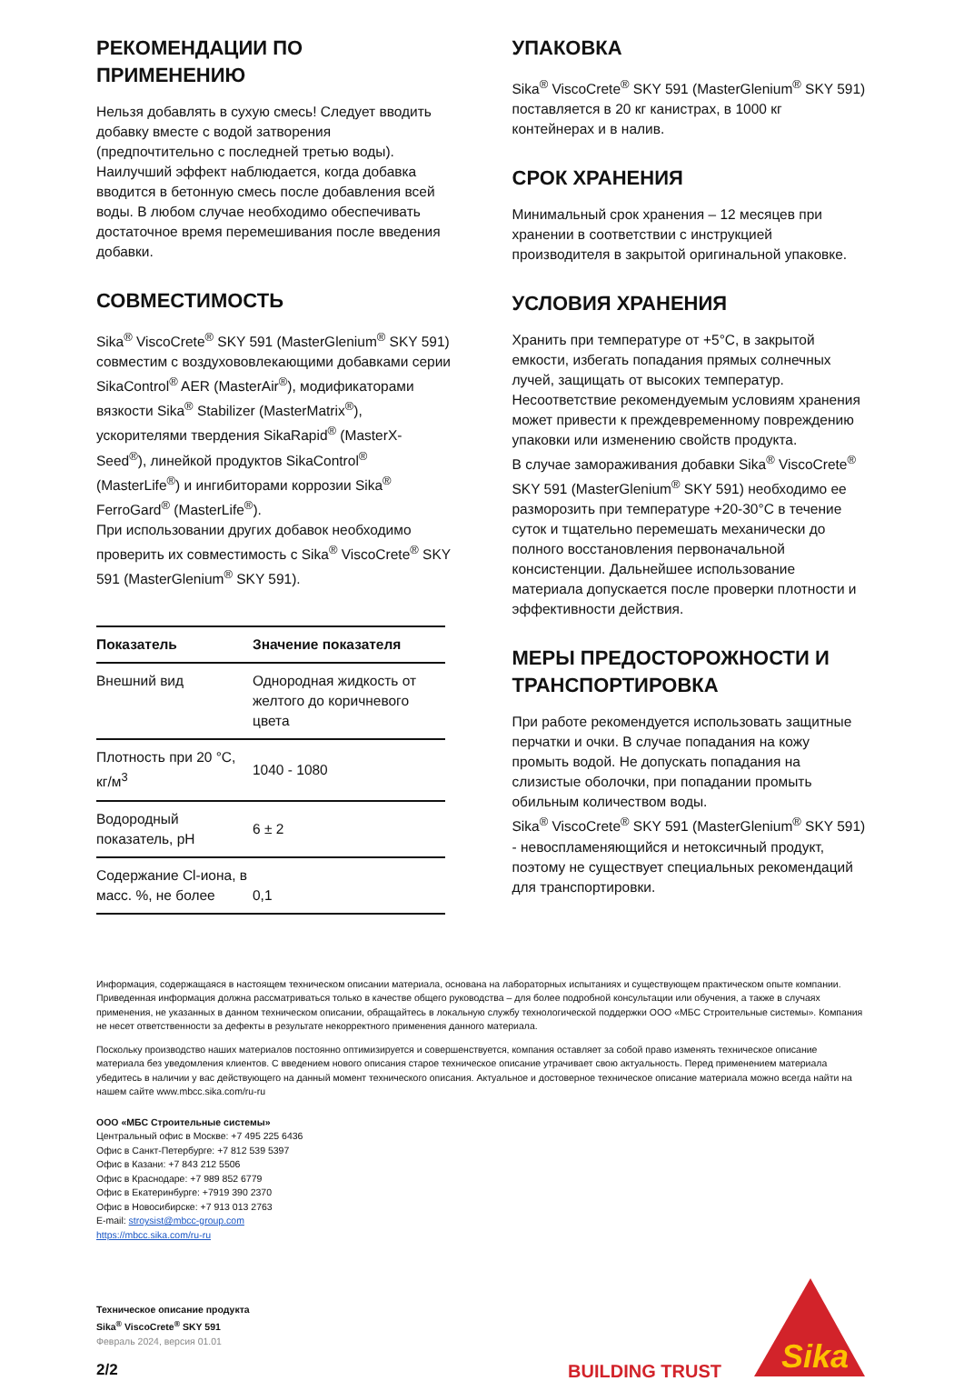РЕКОМЕНДАЦИИ ПО ПРИМЕНЕНИЮ
Нельзя добавлять в сухую смесь! Следует вводить добавку вместе с водой затворения (предпочтительно с последней третью воды). Наилучший эффект наблюдается, когда добавка вводится в бетонную смесь после добавления всей воды. В любом случае необходимо обеспечивать достаточное время перемешивания после введения добавки.
СОВМЕСТИМОСТЬ
Sika<sup>®</sup> ViscoCrete<sup>®</sup> SKY 591 (MasterGlenium<sup>®</sup> SKY 591) совместим с воздухововлекающими добавками серии SikaControl<sup>®</sup> AER (MasterAir<sup>®</sup>), модификаторами вязкости Sika<sup>®</sup> Stabilizer (MasterMatrix<sup>®</sup>), ускорителями твердения SikaRapid<sup>®</sup> (MasterX-Seed<sup>®</sup>), линейкой продуктов SikaControl<sup>®</sup> (MasterLife<sup>®</sup>) и ингибиторами коррозии Sika<sup>®</sup> FerroGard<sup>®</sup> (MasterLife<sup>®</sup>).
При использовании других добавок необходимо проверить их совместимость с Sika<sup>®</sup> ViscoCrete<sup>®</sup> SKY 591 (MasterGlenium<sup>®</sup> SKY 591).
| Показатель | Значение показателя |
| --- | --- |
| Внешний вид | Однородная жидкость от желтого до коричневого цвета |
| Плотность при 20 °С, кг/м<sup>3</sup> | 1040 - 1080 |
| Водородный показатель, pH | 6 ± 2 |
| Содержание Cl-иона, в масс. %, не более | 0,1 |
УПАКОВКА
Sika<sup>®</sup> ViscoCrete<sup>®</sup> SKY 591 (MasterGlenium<sup>®</sup> SKY 591) поставляется в 20 кг канистрах, в 1000 кг контейнерах и в налив.
СРОК ХРАНЕНИЯ
Минимальный срок хранения – 12 месяцев при хранении в соответствии с инструкцией производителя в закрытой оригинальной упаковке.
УСЛОВИЯ ХРАНЕНИЯ
Хранить при температуре от +5°С, в закрытой емкости, избегать попадания прямых солнечных лучей, защищать от высоких температур. Несоответствие рекомендуемым условиям хранения может привести к преждевременному повреждению упаковки или изменению свойств продукта.
В случае замораживания добавки Sika<sup>®</sup> ViscoCrete<sup>®</sup> SKY 591 (MasterGlenium<sup>®</sup> SKY 591) необходимо ее разморозить при температуре +20-30°С в течение суток и тщательно перемешать механически до полного восстановления первоначальной консистенции. Дальнейшее использование материала допускается после проверки плотности и эффективности действия.
МЕРЫ ПРЕДОСТОРОЖНОСТИ И ТРАНСПОРТИРОВКА
При работе рекомендуется использовать защитные перчатки и очки. В случае попадания на кожу промыть водой. Не допускать попадания на слизистые оболочки, при попадании промыть обильным количеством воды.
Sika<sup>®</sup> ViscoCrete<sup>®</sup> SKY 591 (MasterGlenium<sup>®</sup> SKY 591) - невоспламеняющийся и нетоксичный продукт, поэтому не существует специальных рекомендаций для транспортировки.
Информация, содержащаяся в настоящем техническом описании материала, основана на лабораторных испытаниях и существующем практическом опыте компании. Приведенная информация должна рассматриваться только в качестве общего руководства – для более подробной консультации или обучения, а также в случаях применения, не указанных в данном техническом описании, обращайтесь в локальную службу технологической поддержки ООО «МБС Строительные системы». Компания не несет ответственности за дефекты в результате некорректного применения данного материала.
Поскольку производство наших материалов постоянно оптимизируется и совершенствуется, компания оставляет за собой право изменять техническое описание материала без уведомления клиентов. С введением нового описания старое техническое описание утрачивает свою актуальность. Перед применением материала убедитесь в наличии у вас действующего на данный момент технического описания. Актуальное и достоверное техническое описание материала можно всегда найти на нашем сайте www.mbcc.sika.com/ru-ru
ООО «МБС Строительные системы»
Центральный офис в Москве: +7 495 225 6436
Офис в Санкт-Петербурге: +7 812 539 5397
Офис в Казани: +7 843 212 5506
Офис в Краснодаре: +7 989 852 6779
Офис в Екатеринбурге: +7919 390 2370
Офис в Новосибирске: +7 913 013 2763
E-mail: stroysist@mbcc-group.com
https://mbcc.sika.com/ru-ru
Техническое описание продукта
Sika<sup>®</sup> ViscoCrete<sup>®</sup> SKY 591
Февраль 2024, версия 01.01
2/2
BUILDING TRUST
Sika